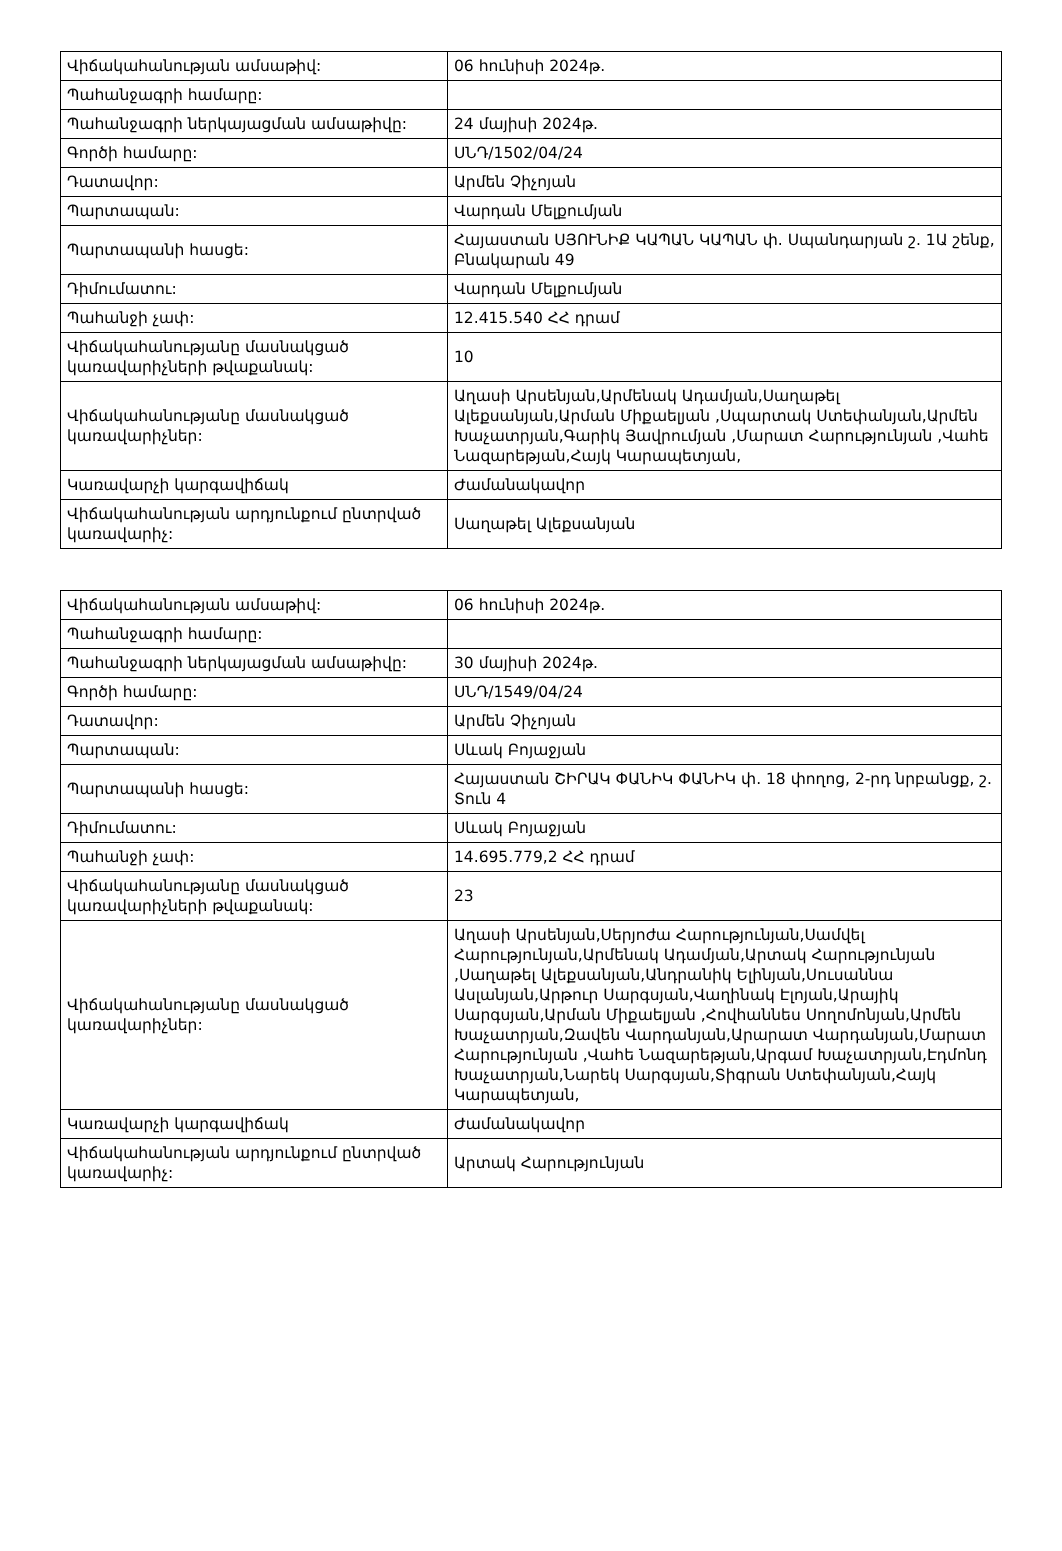| Վիճակահանության ամսաթիվ: | 06 հունիսի 2024թ. |
| Պահանջագրի համարը: | |
| Պահանջագրի ներկայացման ամսաթիվը: | 24 մայիսի 2024թ. |
| Գործի համարը: | ՍՆԴ/1502/04/24 |
| Դատավոր: | Արմեն Չիչոյան |
| Պարտապան: | Վարդան Մելքումյան |
| Պարտապանի հասցե: | Հայաստան ՍՅՈՒՆԻՔ ԿԱՊԱՆ ԿԱՊԱՆ փ. Սպանդարյան շ. 1Ա շենք, Բնակարան 49 |
| Դիմումատու: | Վարդան Մելքումյան |
| Պահանջի չափ: | 12.415.540 ՀՀ դրամ |
| Վիճակահանությանը մասնակցած կառավարիչների թվաքանակ: | 10 |
| Վիճակահանությանը մասնակցած կառավարիչներ: | Աղասի Արսենյան,Արմենակ Ադամյան,Սաղաթել Ալեքսանյան,Արման Միքաելյան ,Սպարտակ Ստեփանյան,Արմեն Խաչատրյան,Գարիկ Յավրումյան ,Մարատ Հարությունյան ,Վահե Նազարեթյան,Հայկ Կարապետյան, |
| Կառավարչի կարգավիճակ | Ժամանակավոր |
| Վիճակահանության արդյունքում ընտրված կառավարիչ: | Սաղաթել Ալեքսանյան |
| Վիճակահանության ամսաթիվ: | 06 հունիսի 2024թ. |
| Պահանջագրի համարը: | |
| Պահանջագրի ներկայացման ամսաթիվը: | 30 մայիսի 2024թ. |
| Գործի համարը: | ՍՆԴ/1549/04/24 |
| Դատավոր: | Արմեն Չիչոյան |
| Պարտապան: | Սևակ Բոյաջյան |
| Պարտապանի հասցե: | Հայաստան ՇԻՐԱԿ ՓԱՆԻԿ ՓԱՆԻԿ փ. 18 փողոց, 2-րդ նրբանցք, շ. Տուն 4 |
| Դիմումատու: | Սևակ Բոյաջյան |
| Պահանջի չափ: | 14.695.779,2 ՀՀ դրամ |
| Վիճակահանությանը մասնակցած կառավարիչների թվաքանակ: | 23 |
| Վիճակահանությանը մասնակցած կառավարիչներ: | Աղասի Արսենյան,Սերյոժա Հարությունյան,Սամվել Հարությունյան,Արմենակ Ադամյան,Արտակ Հարությունյան ,Սաղաթել Ալեքսանյան,Անդրանիկ Ելինյան,Սուսաննա Ասլանյան,Արթուր Սարգսյան,Վաղինակ Էլոյան,Արայիկ Սարգսյան,Արման Միքաելյան ,Հովհաննես Սողոմոնյան,Արմեն Խաչատրյան,Զավեն Վարդանյան,Արարատ Վարդանյան,Մարատ Հարությունյան ,Վահե Նազարեթյան,Արգամ Խաչատրյան,Էդմոնդ Խաչատրյան,Նարեկ Սարգսյան,Տիգրան Ստեփանյան,Հայկ Կարապետյան, |
| Կառավարչի կարգավիճակ | Ժամանակավոր |
| Վիճակահանության արդյունքում ընտրված կառավարիչ: | Արտակ Հարությունյան |